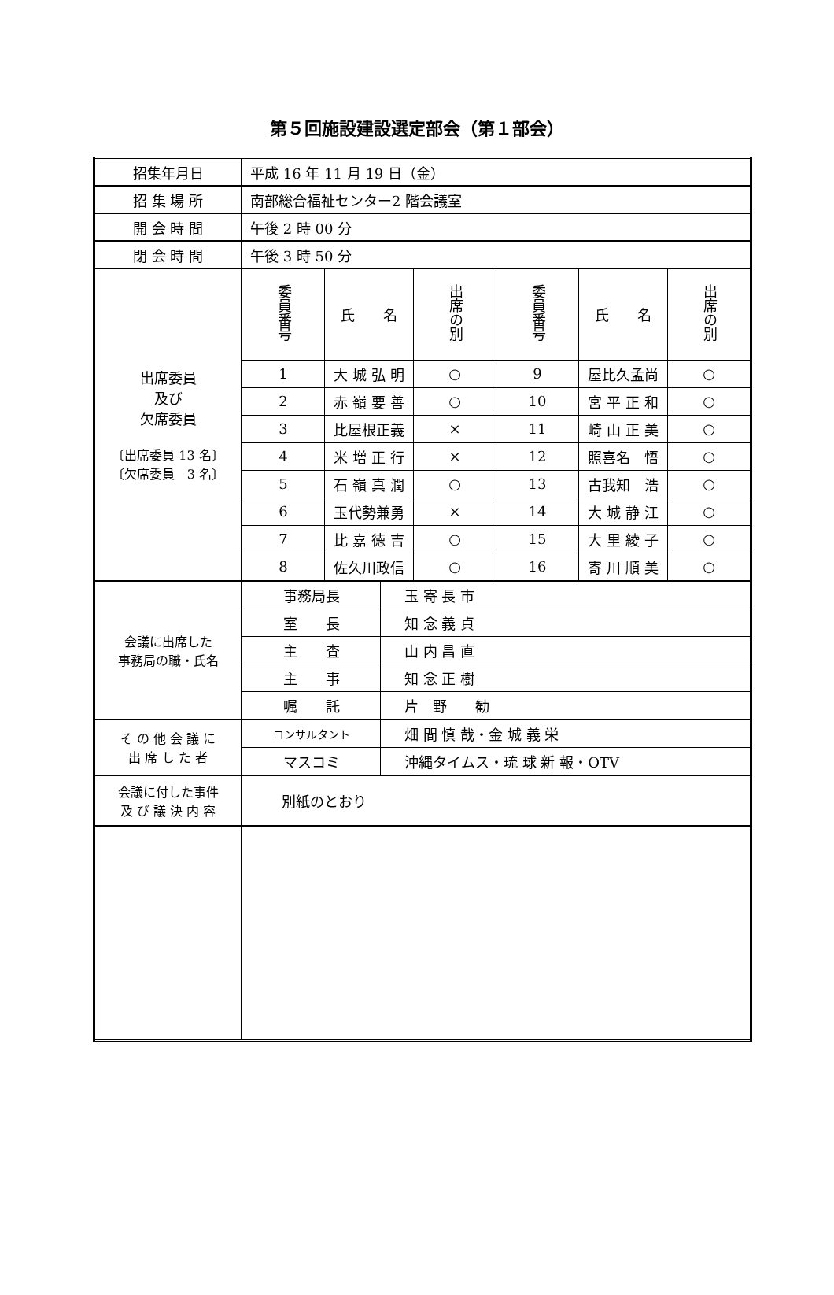第５回施設建設選定部会（第１部会）
| 招集年月日 | 平成 16 年 11 月 19 日（金） |
| 招 集 場 所 | 南部総合福祉センター2 階会議室 |
| 開 会 時 間 | 午後 2 時 00 分 |
| 閉 会 時 間 | 午後 3 時 50 分 |
| 出席委員 及び 欠席委員 〔出席委員 13 名〕 〔欠席委員 3 名〕 | / 委員番号 / 氏 名 / 出席の別 / 委員番号 / 氏 名 / 出席の別 / / 1 / 大 城 弘 明 / ○ / 9 / 屋比久孟尚 / ○ / / 2 / 赤 嶺 要 善 / ○ / 10 / 宮 平 正 和 / ○ / / 3 / 比屋根正義 / × / 11 / 崎 山 正 美 / ○ / / 4 / 米 増 正 行 / × / 12 / 照喜名 悟 / ○ / / 5 / 石 嶺 真 潤 / ○ / 13 / 古我知 浩 / ○ / / 6 / 玉代勢兼勇 / × / 14 / 大 城 静 江 / ○ / / 7 / 比 嘉 徳 吉 / ○ / 15 / 大 里 綾 子 / ○ / / 8 / 佐久川政信 / ○ / 16 / 寄 川 順 美 / ○ / |
| 会議に出席した 事務局の職・氏名 | / 事務局長 / 玉 寄 長 市 / / 室 長 / 知 念 義 貞 / / 主 査 / 山 内 昌 直 / / 主 事 / 知 念 正 樹 / / 嘱 託 / 片 野 勧 / |
| そ の 他 会 議 に 出 席 し た 者 | / コンサルタント / 畑 間 慎 哉・金 城 義 栄 / / マスコミ / 沖縄タイムス・琉 球 新 報・OTV / |
| 会議に付した事件 及 び 議 決 内 容 | 別紙のとおり |